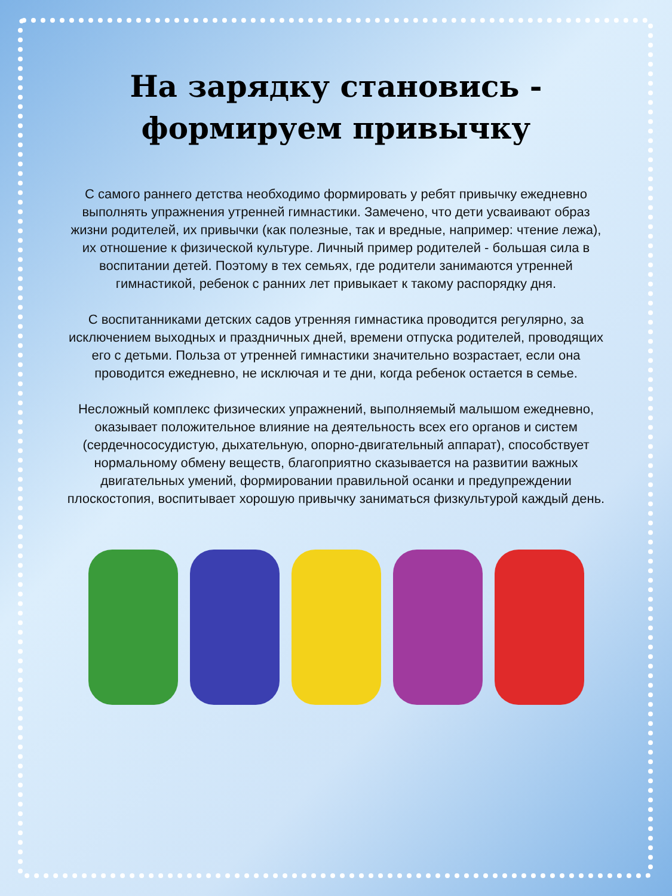На зарядку становись - формируем привычку
С самого раннего детства необходимо формировать у ребят привычку ежедневно выполнять упражнения утренней гимнастики. Замечено, что дети усваивают образ жизни родителей, их привычки (как полезные, так и вредные, например: чтение лежа), их отношение к физической культуре. Личный пример родителей - большая сила в воспитании детей. Поэтому в тех семьях, где родители занимаются утренней гимнастикой, ребенок с ранних лет привыкает к такому распорядку дня.
С воспитанниками детских садов утренняя гимнастика проводится регулярно, за исключением выходных и праздничных дней, времени отпуска родителей, проводящих его с детьми. Польза от утренней гимнастики значительно возрастает, если она проводится ежедневно, не исключая и те дни, когда ребенок остается в семье.
Несложный комплекс физических упражнений, выполняемый малышом ежедневно, оказывает положительное влияние на деятельность всех его органов и систем (сердечнососудистую, дыхательную, опорно-двигательный аппарат), способствует нормальному обмену веществ, благоприятно сказывается на развитии важных двигательных умений, формировании правильной осанки и предупреждении плоскостопия, воспитывает хорошую привычку заниматься физкультурой каждый день.